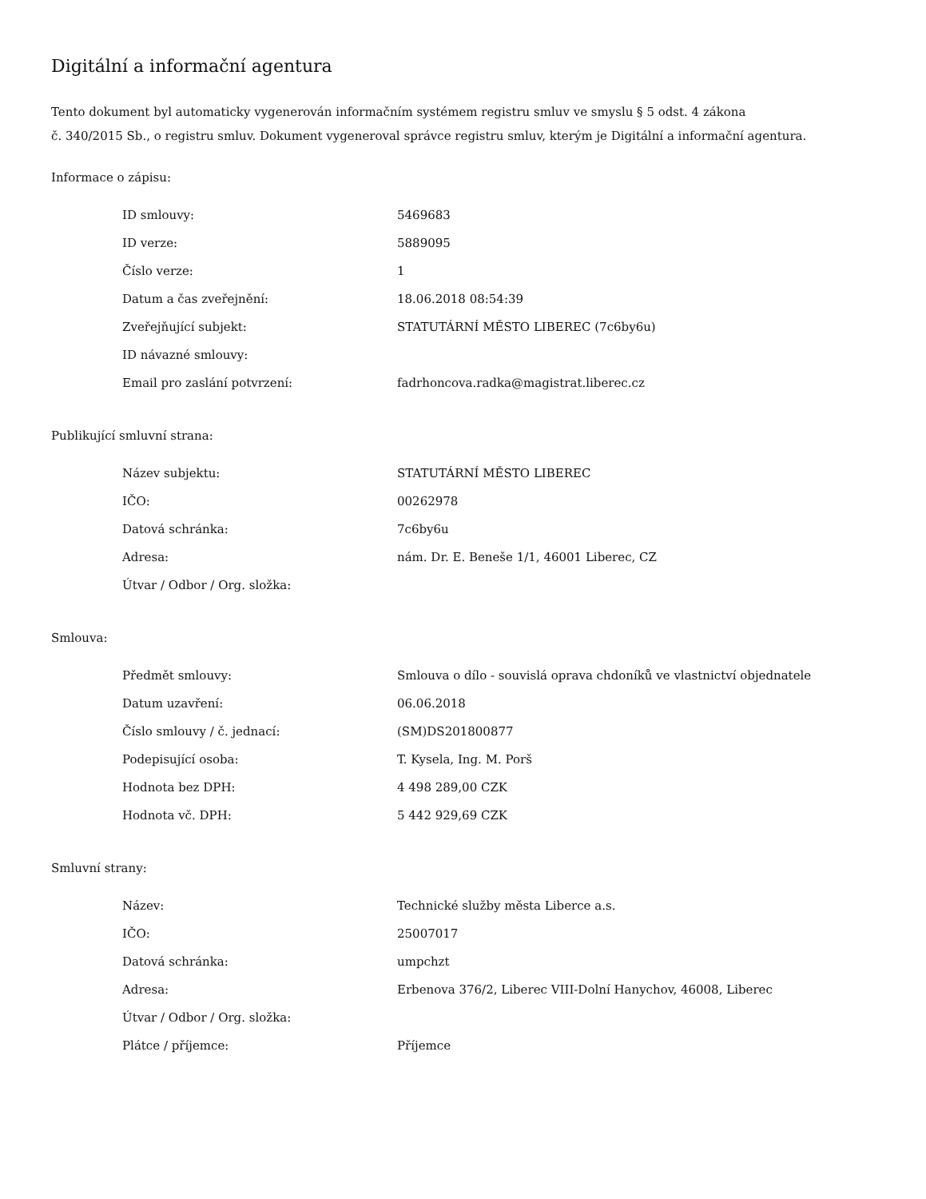Digitální a informační agentura
Tento dokument byl automaticky vygenerován informačním systémem registru smluv ve smyslu § 5 odst. 4 zákona
č. 340/2015 Sb., o registru smluv. Dokument vygeneroval správce registru smluv, kterým je Digitální a informační agentura.
Informace o zápisu:
| ID smlouvy: | 5469683 |
| ID verze: | 5889095 |
| Číslo verze: | 1 |
| Datum a čas zveřejnění: | 18.06.2018 08:54:39 |
| Zveřejňující subjekt: | STATUTÁRNÍ MĚSTO LIBEREC (7c6by6u) |
| ID návazné smlouvy: | |
| Email pro zaslání potvrzení: | fadrhoncova.radka@magistrat.liberec.cz |
Publikující smluvní strana:
| Název subjektu: | STATUTÁRNÍ MĚSTO LIBEREC |
| IČO: | 00262978 |
| Datová schránka: | 7c6by6u |
| Adresa: | nám. Dr. E. Beneše 1/1, 46001 Liberec, CZ |
| Útvar / Odbor / Org. složka: | |
Smlouva:
| Předmět smlouvy: | Smlouva o dílo - souvislá oprava chdoníků ve vlastnictví objednatele |
| Datum uzavření: | 06.06.2018 |
| Číslo smlouvy / č. jednací: | (SM)DS201800877 |
| Podepisující osoba: | T. Kysela, Ing. M. Porš |
| Hodnota bez DPH: | 4 498 289,00 CZK |
| Hodnota vč. DPH: | 5 442 929,69 CZK |
Smluvní strany:
| Název: | Technické služby města Liberce a.s. |
| IČO: | 25007017 |
| Datová schránka: | umpchzt |
| Adresa: | Erbenova 376/2, Liberec VIII-Dolní Hanychov, 46008, Liberec |
| Útvar / Odbor / Org. složka: | |
| Plátce / příjemce: | Příjemce |